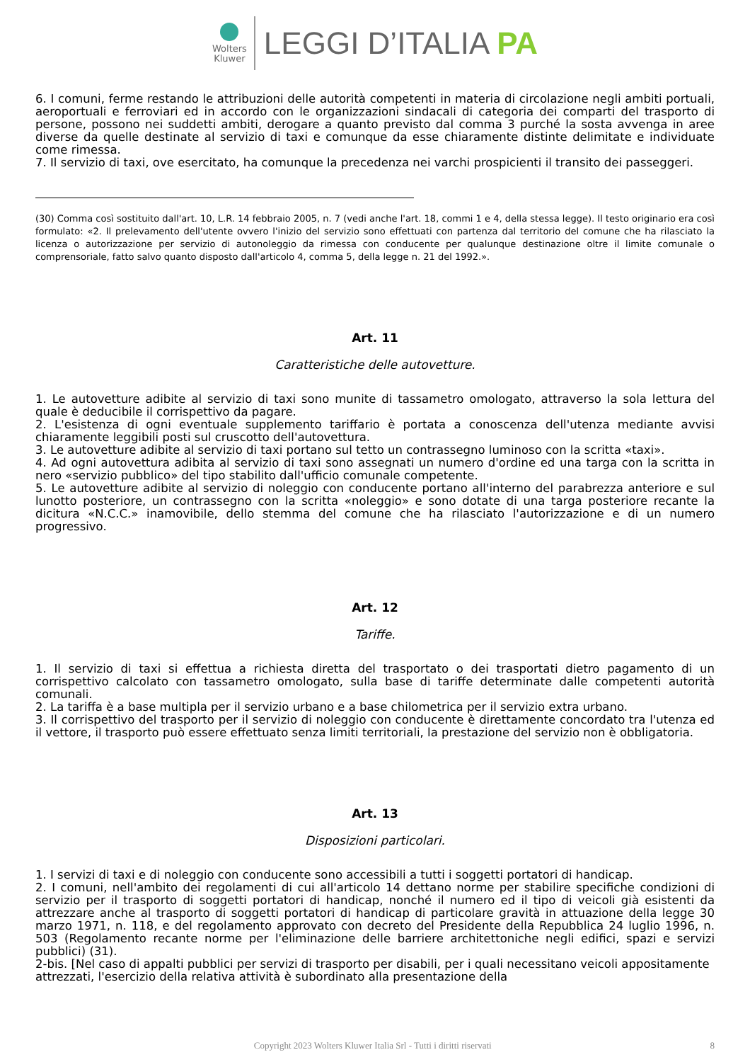Wolters
Kluwer
LEGGI D’ITALIA PA
6. I comuni, ferme restando le attribuzioni delle autorità competenti in materia di circolazione negli ambiti portuali, aeroportuali e ferroviari ed in accordo con le organizzazioni sindacali di categoria dei comparti del trasporto di persone, possono nei suddetti ambiti, derogare a quanto previsto dal comma 3 purché la sosta avvenga in aree diverse da quelle destinate al servizio di taxi e comunque da esse chiaramente distinte delimitate e individuate come rimessa.
7. Il servizio di taxi, ove esercitato, ha comunque la precedenza nei varchi prospicienti il transito dei passeggeri.
(30) Comma così sostituito dall'art. 10, L.R. 14 febbraio 2005, n. 7 (vedi anche l'art. 18, commi 1 e 4, della stessa legge). Il testo originario era così formulato: «2. Il prelevamento dell'utente ovvero l'inizio del servizio sono effettuati con partenza dal territorio del comune che ha rilasciato la licenza o autorizzazione per servizio di autonoleggio da rimessa con conducente per qualunque destinazione oltre il limite comunale o comprensoriale, fatto salvo quanto disposto dall'articolo 4, comma 5, della legge n. 21 del 1992.».
Art. 11
Caratteristiche delle autovetture.
1. Le autovetture adibite al servizio di taxi sono munite di tassametro omologato, attraverso la sola lettura del quale è deducibile il corrispettivo da pagare.
2. L'esistenza di ogni eventuale supplemento tariffario è portata a conoscenza dell'utenza mediante avvisi chiaramente leggibili posti sul cruscotto dell'autovettura.
3. Le autovetture adibite al servizio di taxi portano sul tetto un contrassegno luminoso con la scritta «taxi».
4. Ad ogni autovettura adibita al servizio di taxi sono assegnati un numero d'ordine ed una targa con la scritta in nero «servizio pubblico» del tipo stabilito dall'ufficio comunale competente.
5. Le autovetture adibite al servizio di noleggio con conducente portano all'interno del parabrezza anteriore e sul lunotto posteriore, un contrassegno con la scritta «noleggio» e sono dotate di una targa posteriore recante la dicitura «N.C.C.» inamovibile, dello stemma del comune che ha rilasciato l'autorizzazione e di un numero progressivo.
Art. 12
Tariffe.
1. Il servizio di taxi si effettua a richiesta diretta del trasportato o dei trasportati dietro pagamento di un corrispettivo calcolato con tassametro omologato, sulla base di tariffe determinate dalle competenti autorità comunali.
2. La tariffa è a base multipla per il servizio urbano e a base chilometrica per il servizio extra urbano.
3. Il corrispettivo del trasporto per il servizio di noleggio con conducente è direttamente concordato tra l'utenza ed il vettore, il trasporto può essere effettuato senza limiti territoriali, la prestazione del servizio non è obbligatoria.
Art. 13
Disposizioni particolari.
1. I servizi di taxi e di noleggio con conducente sono accessibili a tutti i soggetti portatori di handicap.
2. I comuni, nell'ambito dei regolamenti di cui all'articolo 14 dettano norme per stabilire specifiche condizioni di servizio per il trasporto di soggetti portatori di handicap, nonché il numero ed il tipo di veicoli già esistenti da attrezzare anche al trasporto di soggetti portatori di handicap di particolare gravità in attuazione della legge 30 marzo 1971, n. 118, e del regolamento approvato con decreto del Presidente della Repubblica 24 luglio 1996, n. 503 (Regolamento recante norme per l'eliminazione delle barriere architettoniche negli edifici, spazi e servizi pubblici) (31).
2-bis. [Nel caso di appalti pubblici per servizi di trasporto per disabili, per i quali necessitano veicoli appositamente attrezzati, l'esercizio della relativa attività è subordinato alla presentazione della
Copyright 2023 Wolters Kluwer Italia Srl - Tutti i diritti riservati 8